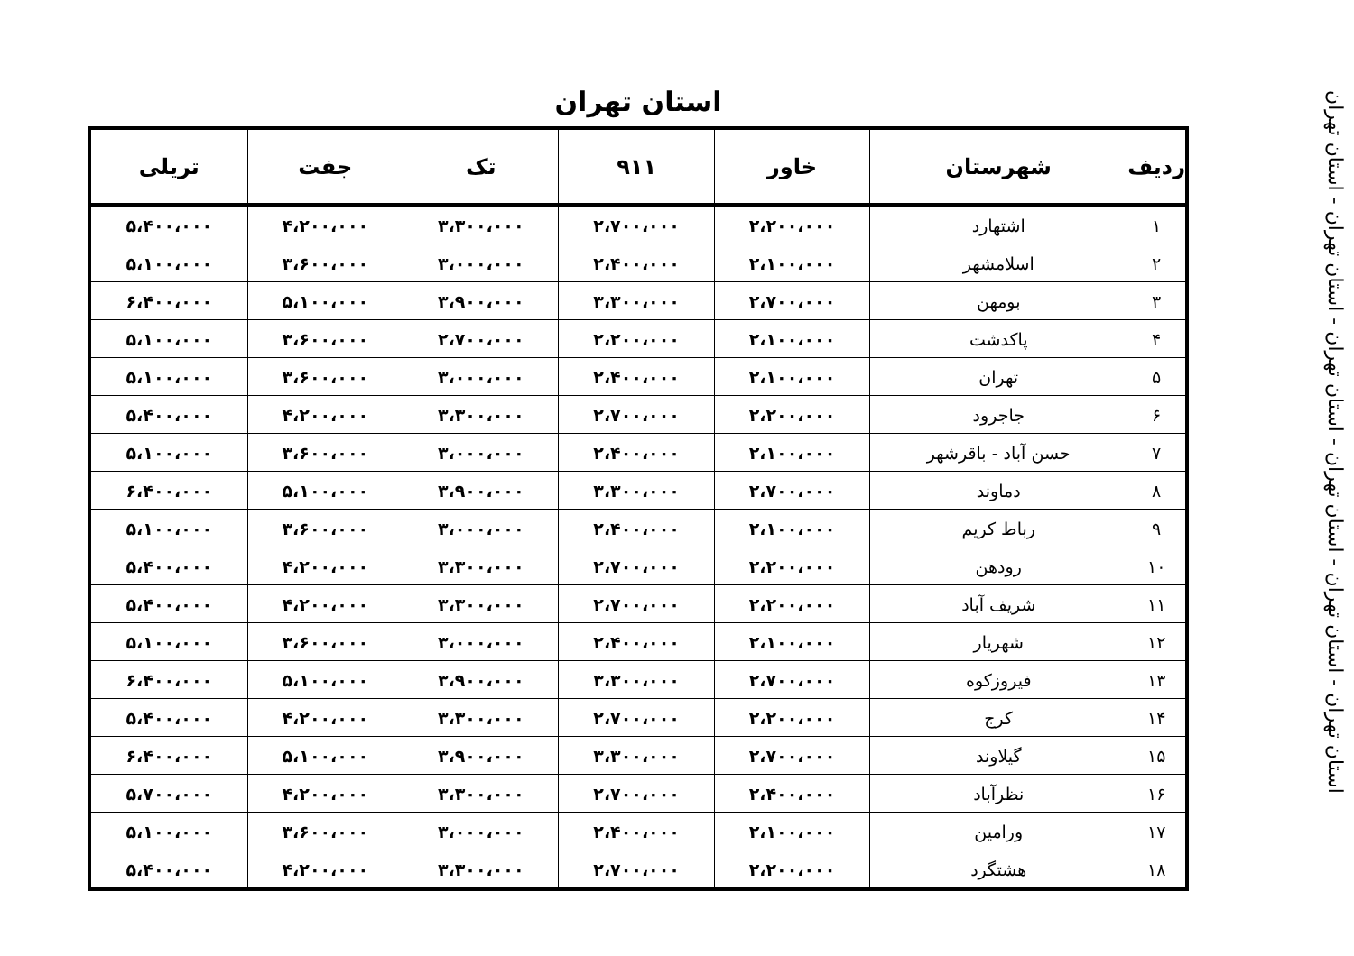استان تهران
| ردیف | شهرستان | خاور | ۹۱۱ | تک | جفت | تریلی |
| --- | --- | --- | --- | --- | --- | --- |
| ۱ | اشتهارد | ۲،۲۰۰،۰۰۰ | ۲،۷۰۰،۰۰۰ | ۳،۳۰۰،۰۰۰ | ۴،۲۰۰،۰۰۰ | ۵،۴۰۰،۰۰۰ |
| ۲ | اسلامشهر | ۲،۱۰۰،۰۰۰ | ۲،۴۰۰،۰۰۰ | ۳،۰۰۰،۰۰۰ | ۳،۶۰۰،۰۰۰ | ۵،۱۰۰،۰۰۰ |
| ۳ | بومهن | ۲،۷۰۰،۰۰۰ | ۳،۳۰۰،۰۰۰ | ۳،۹۰۰،۰۰۰ | ۵،۱۰۰،۰۰۰ | ۶،۴۰۰،۰۰۰ |
| ۴ | پاکدشت | ۲،۱۰۰،۰۰۰ | ۲،۲۰۰،۰۰۰ | ۲،۷۰۰،۰۰۰ | ۳،۶۰۰،۰۰۰ | ۵،۱۰۰،۰۰۰ |
| ۵ | تهران | ۲،۱۰۰،۰۰۰ | ۲،۴۰۰،۰۰۰ | ۳،۰۰۰،۰۰۰ | ۳،۶۰۰،۰۰۰ | ۵،۱۰۰،۰۰۰ |
| ۶ | جاجرود | ۲،۲۰۰،۰۰۰ | ۲،۷۰۰،۰۰۰ | ۳،۳۰۰،۰۰۰ | ۴،۲۰۰،۰۰۰ | ۵،۴۰۰،۰۰۰ |
| ۷ | حسن آباد - باقرشهر | ۲،۱۰۰،۰۰۰ | ۲،۴۰۰،۰۰۰ | ۳،۰۰۰،۰۰۰ | ۳،۶۰۰،۰۰۰ | ۵،۱۰۰،۰۰۰ |
| ۸ | دماوند | ۲،۷۰۰،۰۰۰ | ۳،۳۰۰،۰۰۰ | ۳،۹۰۰،۰۰۰ | ۵،۱۰۰،۰۰۰ | ۶،۴۰۰،۰۰۰ |
| ۹ | رباط کریم | ۲،۱۰۰،۰۰۰ | ۲،۴۰۰،۰۰۰ | ۳،۰۰۰،۰۰۰ | ۳،۶۰۰،۰۰۰ | ۵،۱۰۰،۰۰۰ |
| ۱۰ | رودهن | ۲،۲۰۰،۰۰۰ | ۲،۷۰۰،۰۰۰ | ۳،۳۰۰،۰۰۰ | ۴،۲۰۰،۰۰۰ | ۵،۴۰۰،۰۰۰ |
| ۱۱ | شریف آباد | ۲،۲۰۰،۰۰۰ | ۲،۷۰۰،۰۰۰ | ۳،۳۰۰،۰۰۰ | ۴،۲۰۰،۰۰۰ | ۵،۴۰۰،۰۰۰ |
| ۱۲ | شهریار | ۲،۱۰۰،۰۰۰ | ۲،۴۰۰،۰۰۰ | ۳،۰۰۰،۰۰۰ | ۳،۶۰۰،۰۰۰ | ۵،۱۰۰،۰۰۰ |
| ۱۳ | فیروزکوه | ۲،۷۰۰،۰۰۰ | ۳،۳۰۰،۰۰۰ | ۳،۹۰۰،۰۰۰ | ۵،۱۰۰،۰۰۰ | ۶،۴۰۰،۰۰۰ |
| ۱۴ | کرج | ۲،۲۰۰،۰۰۰ | ۲،۷۰۰،۰۰۰ | ۳،۳۰۰،۰۰۰ | ۴،۲۰۰،۰۰۰ | ۵،۴۰۰،۰۰۰ |
| ۱۵ | گیلاوند | ۲،۷۰۰،۰۰۰ | ۳،۳۰۰،۰۰۰ | ۳،۹۰۰،۰۰۰ | ۵،۱۰۰،۰۰۰ | ۶،۴۰۰،۰۰۰ |
| ۱۶ | نظرآباد | ۲،۴۰۰،۰۰۰ | ۲،۷۰۰،۰۰۰ | ۳،۳۰۰،۰۰۰ | ۴،۲۰۰،۰۰۰ | ۵،۷۰۰،۰۰۰ |
| ۱۷ | ورامین | ۲،۱۰۰،۰۰۰ | ۲،۴۰۰،۰۰۰ | ۳،۰۰۰،۰۰۰ | ۳،۶۰۰،۰۰۰ | ۵،۱۰۰،۰۰۰ |
| ۱۸ | هشتگرد | ۲،۲۰۰،۰۰۰ | ۲،۷۰۰،۰۰۰ | ۳،۳۰۰،۰۰۰ | ۴،۲۰۰،۰۰۰ | ۵،۴۰۰،۰۰۰ |
استان تهران - استان تهران - استان تهران - استان تهران - استان تهران - استان تهران